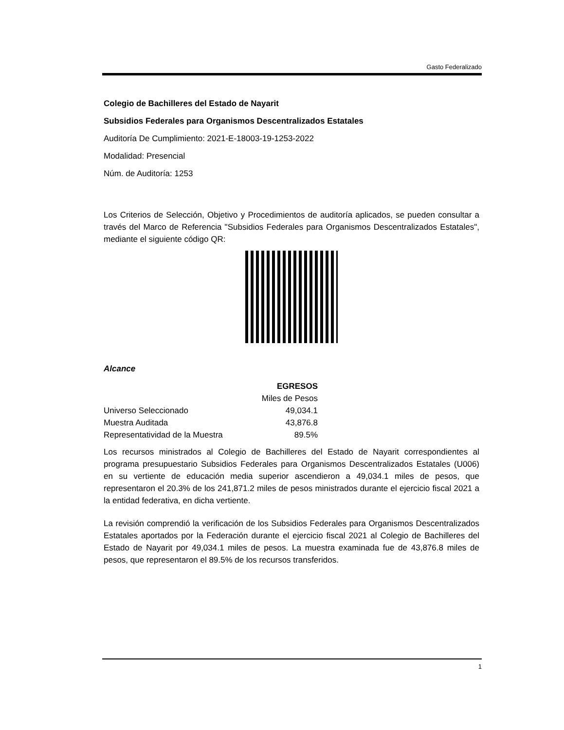Gasto Federalizado
Colegio de Bachilleres del Estado de Nayarit
Subsidios Federales para Organismos Descentralizados Estatales
Auditoría De Cumplimiento: 2021-E-18003-19-1253-2022
Modalidad: Presencial
Núm. de Auditoría: 1253
Los Criterios de Selección, Objetivo y Procedimientos de auditoría aplicados, se pueden consultar a través del Marco de Referencia "Subsidios Federales para Organismos Descentralizados Estatales", mediante el siguiente código QR:
Alcance
| | EGRESOS |
| | Miles de Pesos |
| Universo Seleccionado | 49,034.1 |
| Muestra Auditada | 43,876.8 |
| Representatividad de la Muestra | 89.5% |
Los recursos ministrados al Colegio de Bachilleres del Estado de Nayarit correspondientes al programa presupuestario Subsidios Federales para Organismos Descentralizados Estatales (U006) en su vertiente de educación media superior ascendieron a 49,034.1 miles de pesos, que representaron el 20.3% de los 241,871.2 miles de pesos ministrados durante el ejercicio fiscal 2021 a la entidad federativa, en dicha vertiente.
La revisión comprendió la verificación de los Subsidios Federales para Organismos Descentralizados Estatales aportados por la Federación durante el ejercicio fiscal 2021 al Colegio de Bachilleres del Estado de Nayarit por 49,034.1 miles de pesos. La muestra examinada fue de 43,876.8 miles de pesos, que representaron el 89.5% de los recursos transferidos.
1